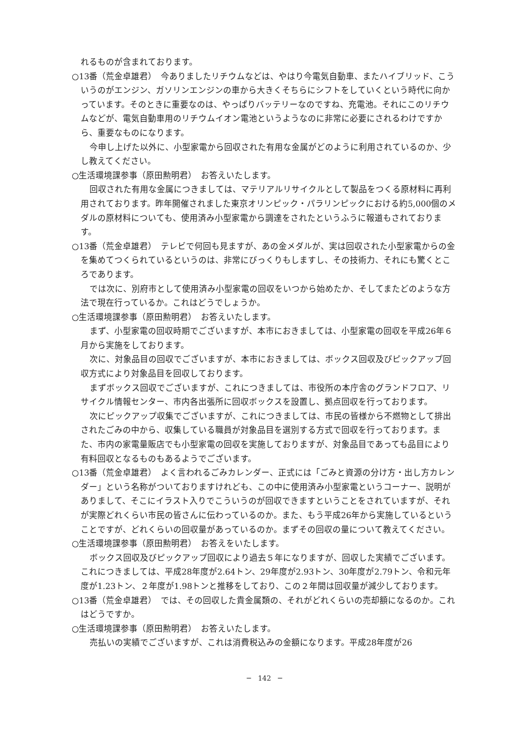れるものが含まれております。
○13番（荒金卓雄君）　今ありましたリチウムなどは、やはり今電気自動車、またハイブリッド、こういうのがエンジン、ガソリンエンジンの車から大きくそちらにシフトをしていくという時代に向かっています。そのときに重要なのは、やっぱりバッテリーなのですね、充電池。それにこのリチウムなどが、電気自動車用のリチウムイオン電池というようなのに非常に必要にされるわけですから、重要なものになります。
今申し上げた以外に、小型家電から回収された有用な金属がどのように利用されているのか、少し教えてください。
○生活環境課参事（原田勲明君）　お答えいたします。
回収された有用な金属につきましては、マテリアルリサイクルとして製品をつくる原材料に再利用されております。昨年開催されました東京オリンピック・パラリンピックにおける約5,000個のメダルの原材料についても、使用済み小型家電から調達をされたというふうに報道もされております。
○13番（荒金卓雄君）　テレビで何回も見ますが、あの金メダルが、実は回収された小型家電からの金を集めてつくられているというのは、非常にびっくりもしますし、その技術力、それにも驚くところであります。
では次に、別府市として使用済み小型家電の回収をいつから始めたか、そしてまたどのような方法で現在行っているか。これはどうでしょうか。
○生活環境課参事（原田勲明君）　お答えいたします。
まず、小型家電の回収時期でございますが、本市におきましては、小型家電の回収を平成26年６月から実施をしております。
次に、対象品目の回収でございますが、本市におきましては、ボックス回収及びピックアップ回収方式により対象品目を回収しております。
まずボックス回収でございますが、これにつきましては、市役所の本庁舎のグランドフロア、リサイクル情報センター、市内各出張所に回収ボックスを設置し、拠点回収を行っております。
次にピックアップ収集でございますが、これにつきましては、市民の皆様から不燃物として排出されたごみの中から、収集している職員が対象品目を選別する方式で回収を行っております。また、市内の家電量販店でも小型家電の回収を実施しておりますが、対象品目であっても品目により有料回収となるものもあるようでございます。
○13番（荒金卓雄君）　よく言われるごみカレンダー、正式には「ごみと資源の分け方・出し方カレンダー」という名称がついておりますけれども、この中に使用済み小型家電というコーナー、説明がありまして、そこにイラスト入りでこういうのが回収できますということをされていますが、それが実際どれくらい市民の皆さんに伝わっているのか。また、もう平成26年から実施しているということですが、どれくらいの回収量があっているのか。まずその回収の量について教えてください。
○生活環境課参事（原田勲明君）　お答えをいたします。
ボックス回収及びピックアップ回収により過去５年になりますが、回収した実績でございます。これにつきましては、平成28年度が2.64トン、29年度が2.93トン、30年度が2.79トン、令和元年度が1.23トン、２年度が1.98トンと推移をしており、この２年間は回収量が減少しております。
○13番（荒金卓雄君）　では、その回収した貴金属類の、それがどれくらいの売却額になるのか。これはどうですか。
○生活環境課参事（原田勲明君）　お答えいたします。
売払いの実績でございますが、これは消費税込みの金額になります。平成28年度が26
─　142　─